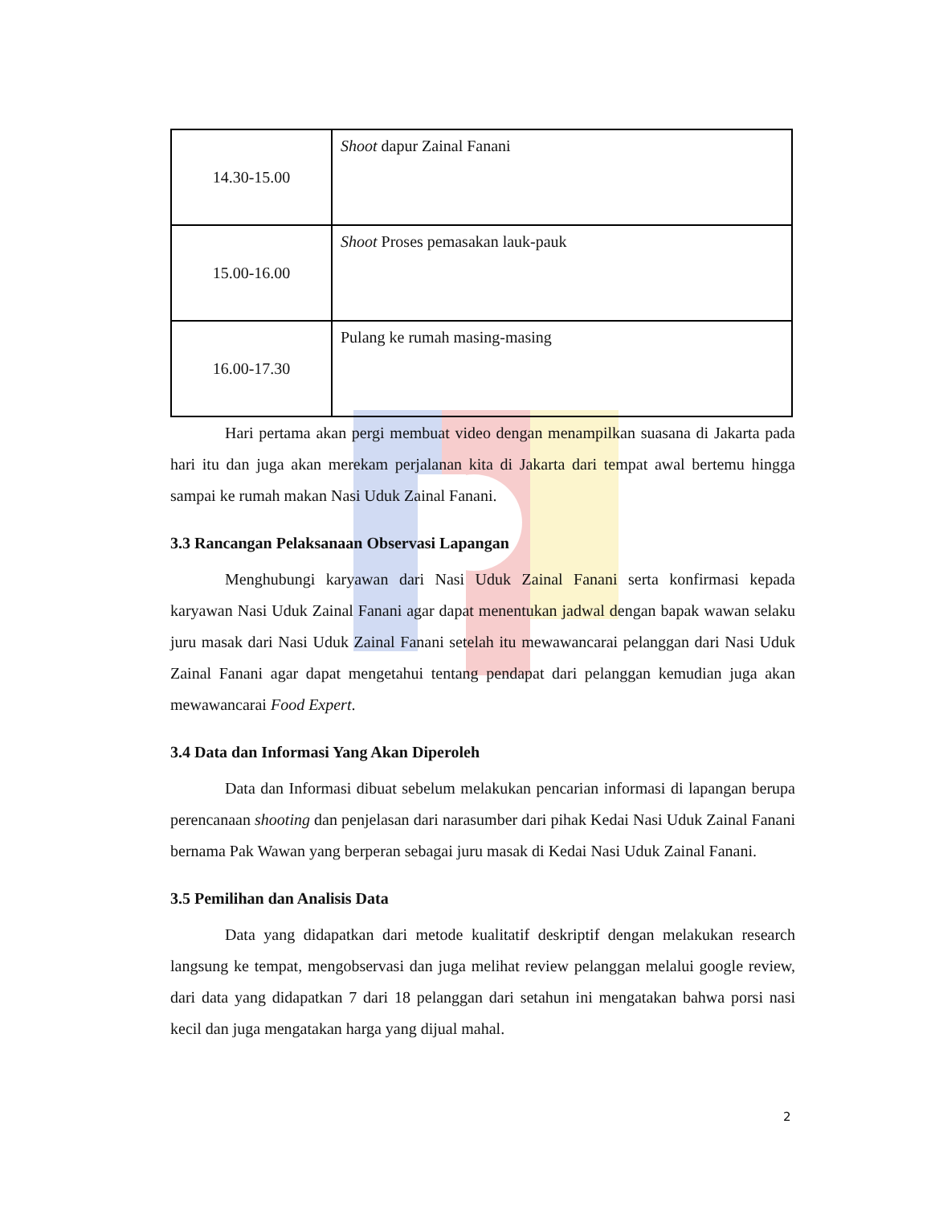| 14.30-15.00 | Shoot dapur Zainal Fanani |
| 15.00-16.00 | Shoot Proses pemasakan lauk-pauk |
| 16.00-17.30 | Pulang ke rumah masing-masing |
Hari pertama akan pergi membuat video dengan menampilkan suasana di Jakarta pada hari itu dan juga akan merekam perjalanan kita di Jakarta dari tempat awal bertemu hingga sampai ke rumah makan Nasi Uduk Zainal Fanani.
3.3 Rancangan Pelaksanaan Observasi Lapangan
Menghubungi karyawan dari Nasi Uduk Zainal Fanani serta konfirmasi kepada karyawan Nasi Uduk Zainal Fanani agar dapat menentukan jadwal dengan bapak wawan selaku juru masak dari Nasi Uduk Zainal Fanani setelah itu mewawancarai pelanggan dari Nasi Uduk Zainal Fanani agar dapat mengetahui tentang pendapat dari pelanggan kemudian juga akan mewawancarai Food Expert.
3.4 Data dan Informasi Yang Akan Diperoleh
Data dan Informasi dibuat sebelum melakukan pencarian informasi di lapangan berupa perencanaan shooting dan penjelasan dari narasumber dari pihak Kedai Nasi Uduk Zainal Fanani bernama Pak Wawan yang berperan sebagai juru masak di Kedai Nasi Uduk Zainal Fanani.
3.5 Pemilihan dan Analisis Data
Data yang didapatkan dari metode kualitatif deskriptif dengan melakukan research langsung ke tempat, mengobservasi dan juga melihat review pelanggan melalui google review, dari data yang didapatkan 7 dari 18 pelanggan dari setahun ini mengatakan bahwa porsi nasi kecil dan juga mengatakan harga yang dijual mahal.
2